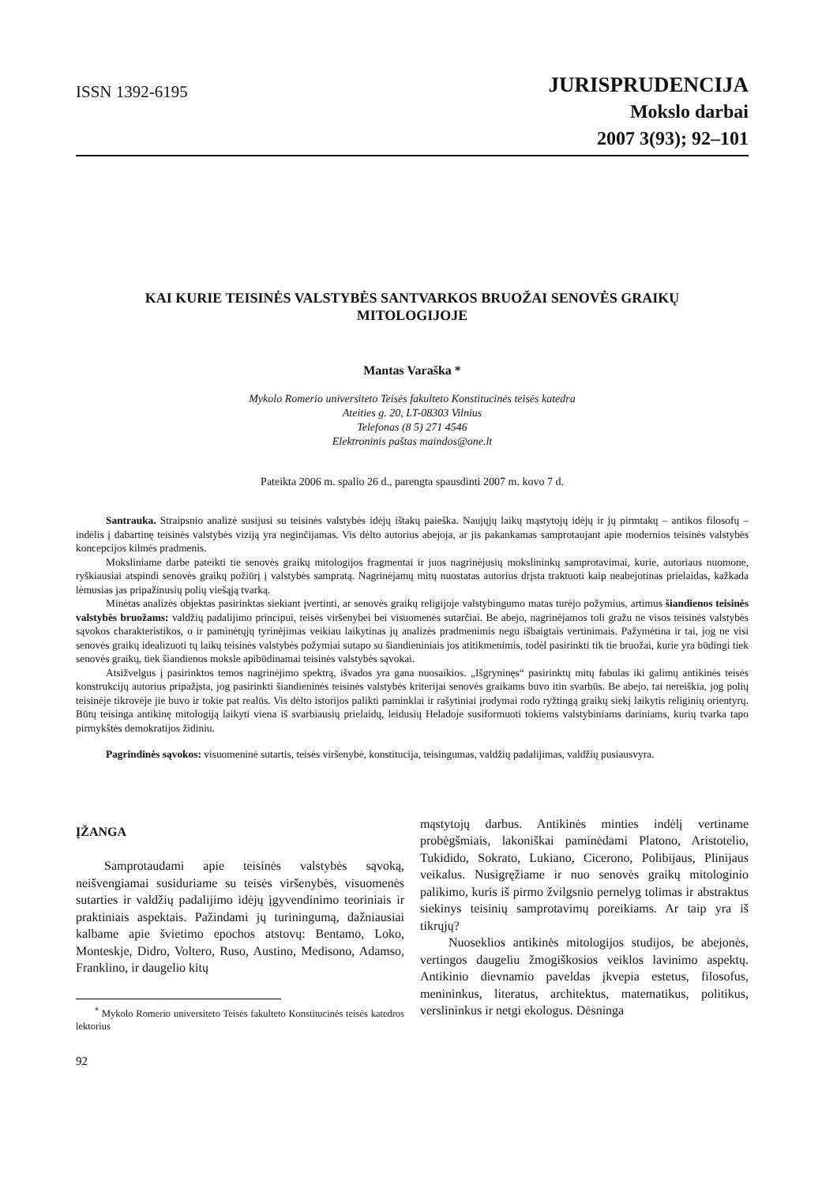ISSN 1392-6195
JURISPRUDENCIJA
Mokslo darbai
2007 3(93); 92–101
KAI KURIE TEISINĖS VALSTYBĖS SANTVARKOS BRUOŽAI SENOVĖS GRAIKŲ MITOLOGIJOJE
Mantas Varaška *
Mykolo Romerio universiteto Teisės fakulteto Konstitucinės teisės katedra
Ateities g. 20, LT-08303 Vilnius
Telefonas (8 5) 271 4546
Elektroninis paštas maindos@one.lt
Pateikta 2006 m. spalio 26 d., parengta spausdinti 2007 m. kovo 7 d.
Santrauka. Straipsnio analizė susijusi su teisinės valstybės idėjų ištakų paieška. Naujųjų laikų mąstytojų idėjų ir jų pirmtakų – antikos filosofų – indėlis į dabartinę teisinės valstybės viziją yra neginčijamas. Vis dėlto autorius abejoja, ar jis pakankamas samprotaujant apie modernios teisinės valstybės koncepcijos kilmės pradmenis.
Moksliniame darbe pateikti tie senovės graikų mitologijos fragmentai ir juos nagrinėjusių mokslininkų samprotavimai, kurie, autoriaus nuomone, ryškiausiai atspindi senovės graikų požiūrį į valstybės sampratą. Nagrinėjamų mitų nuostatas autorius drįsta traktuoti kaip neabejotinas prielaidas, kažkada lėmusias jas pripažinusių polių viešąją tvarką.
Minėtas analizės objektas pasirinktas siekiant įvertinti, ar senovės graikų religijoje valstybingumo matas turėjo požymius, artimus šiandienos teisinės valstybės bruožams: valdžių padalijimo principui, teisės viršenybei bei visuomenės sutarčiai. Be abejo, nagrinėjamos toli gražu ne visos teisinės valstybės sąvokos charakteristikos, o ir paminėtųjų tyrinėjimas veikiau laikytinas jų analizės pradmenimis negu išbaigtais vertinimais. Pažymėtina ir tai, jog ne visi senovės graikų idealizuoti tų laikų teisinės valstybės požymiai sutapo su šiandieniniais jos atitikmenimis, todėl pasirinkti tik tie bruožai, kurie yra būdingi tiek senovės graikų, tiek šiandienos moksle apibūdinamai teisinės valstybės sąvokai.
Atsižvelgus į pasirinktos temos nagrinėjimo spektrą, išvados yra gana nuosaikios. „Išgryninęs“ pasirinktų mitų fabulas iki galimų antikinės teisės konstrukcijų autorius pripažįsta, jog pasirinkti šiandieninės teisinės valstybės kriterijai senovės graikams buvo itin svarbūs. Be abejo, tai nereiškia, jog polių teisinėje tikrovėje jie buvo ir tokie pat realūs. Vis dėlto istorijos palikti paminklai ir rašytiniai įrodymai rodo ryžtingą graikų siekį laikytis religinių orientyrų. Būtų teisinga antikinę mitologiją laikyti viena iš svarbiausių prielaidų, leidusių Heladoje susiformuoti tokiems valstybiniams dariniams, kurių tvarka tapo pirmykštės demokratijos židiniu.
Pagrindinės sąvokos: visuomeninė sutartis, teisės viršenybė, konstitucija, teisingumas, valdžių padalijimas, valdžių pusiausvyra.
ĮŽANGA
Samprotaudami apie teisinės valstybės sąvoką, neišvengiamai susiduriame su teisės viršenybės, visuomenės sutarties ir valdžių padalijimo idėjų įgyvendinimo teoriniais ir praktiniais aspektais. Pažindami jų turiningumą, dažniausiai kalbame apie švietimo epochos atstovų: Bentamo, Loko, Monteskje, Didro, Voltero, Ruso, Austino, Medisono, Adamso, Franklino, ir daugelio kitų
<sup>*</sup> Mykolo Romerio universiteto Teisės fakulteto Konstitucinės teisės katedros lektorius
92
mąstytojų darbus. Antikinės minties indėlį vertiname probėgšmiais, lakoniškai paminėdami Platono, Aristotelio, Tukidido, Sokrato, Lukiano, Cicerono, Polibijaus, Plinijaus veikalus. Nusigręžiame ir nuo senovės graikų mitologinio palikimo, kuris iš pirmo žvilgsnio pernelyg tolimas ir abstraktus siekinys teisinių samprotavimų poreikiams. Ar taip yra iš tikrųjų?
Nuoseklios antikinės mitologijos studijos, be abejonės, vertingos daugeliu žmogiškosios veiklos lavinimo aspektų. Antikinio dievnamio paveldas įkvepia estetus, filosofus, menininkus, literatus, architektus, matematikus, politikus, verslininkus ir netgi ekologus. Dėsninga